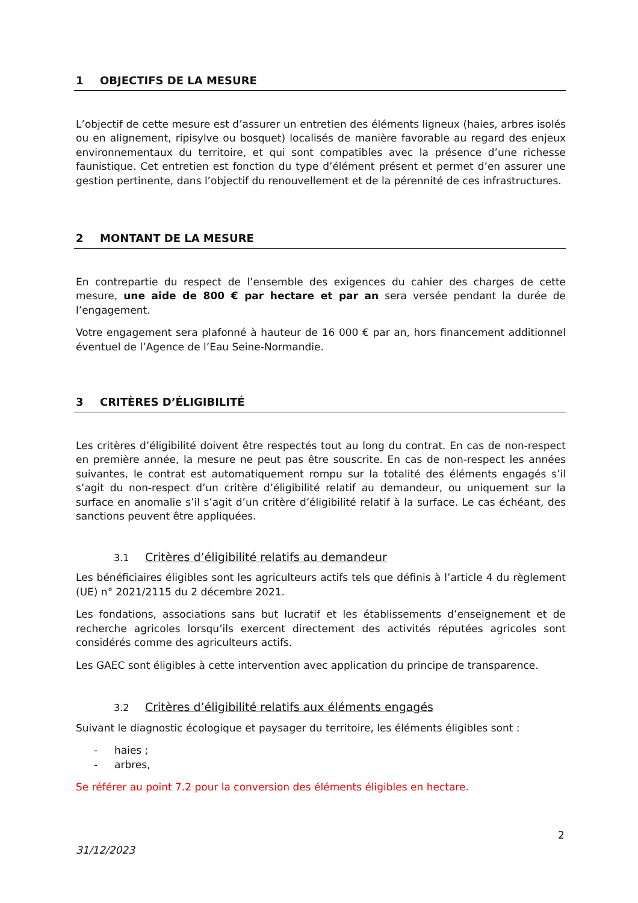1 OBJECTIFS DE LA MESURE
L’objectif de cette mesure est d’assurer un entretien des éléments ligneux (haies, arbres isolés ou en alignement, ripisylve ou bosquet) localisés de manière favorable au regard des enjeux environnementaux du territoire, et qui sont compatibles avec la présence d’une richesse faunistique. Cet entretien est fonction du type d’élément présent et permet d’en assurer une gestion pertinente, dans l’objectif du renouvellement et de la pérennité de ces infrastructures.
2 MONTANT DE LA MESURE
En contrepartie du respect de l’ensemble des exigences du cahier des charges de cette mesure, une aide de 800 € par hectare et par an sera versée pendant la durée de l’engagement.
Votre engagement sera plafonné à hauteur de 16 000 € par an, hors financement additionnel éventuel de l’Agence de l’Eau Seine-Normandie.
3 CRITÈRES D’ÉLIGIBILITÉ
Les critères d’éligibilité doivent être respectés tout au long du contrat. En cas de non-respect en première année, la mesure ne peut pas être souscrite. En cas de non-respect les années suivantes, le contrat est automatiquement rompu sur la totalité des éléments engagés s’il s’agit du non-respect d’un critère d’éligibilité relatif au demandeur, ou uniquement sur la surface en anomalie s’il s’agit d’un critère d’éligibilité relatif à la surface. Le cas échéant, des sanctions peuvent être appliquées.
3.1 Critères d’éligibilité relatifs au demandeur
Les bénéficiaires éligibles sont les agriculteurs actifs tels que définis à l’article 4 du règlement (UE) n° 2021/2115 du 2 décembre 2021.
Les fondations, associations sans but lucratif et les établissements d’enseignement et de recherche agricoles lorsqu’ils exercent directement des activités réputées agricoles sont considérés comme des agriculteurs actifs.
Les GAEC sont éligibles à cette intervention avec application du principe de transparence.
3.2 Critères d’éligibilité relatifs aux éléments engagés
Suivant le diagnostic écologique et paysager du territoire, les éléments éligibles sont :
- haies ;
- arbres,
Se référer au point 7.2 pour la conversion des éléments éligibles en hectare.
2
31/12/2023